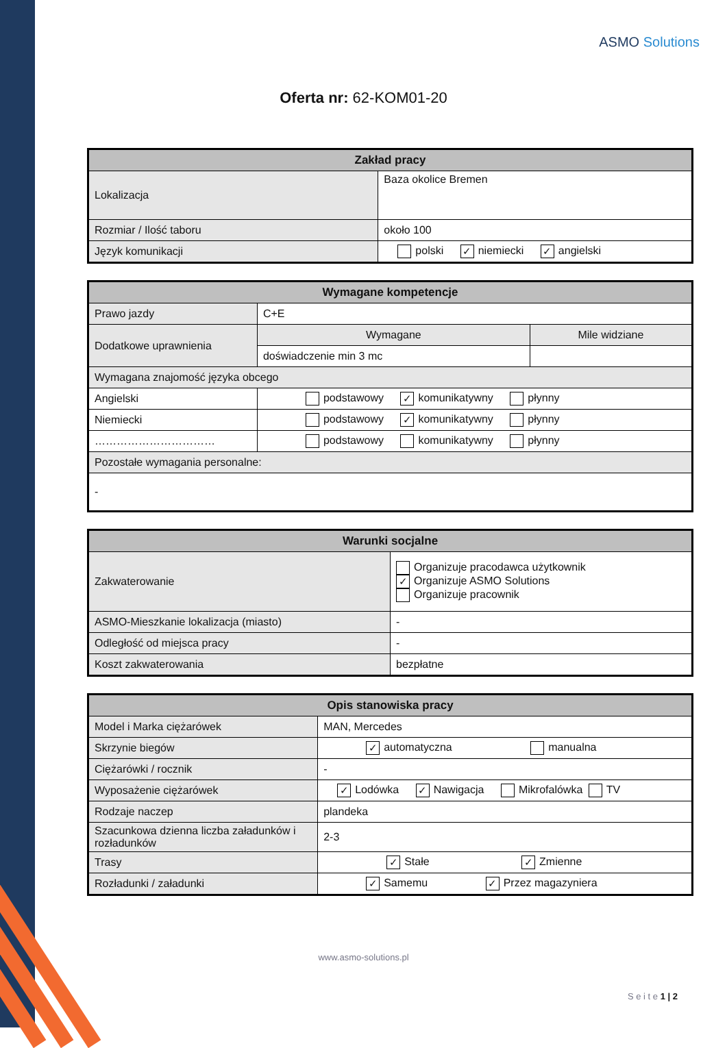ASMO Solutions
Oferta nr: 62-KOM01-20
| Zakład pracy | |
| --- | --- |
| Lokalizacja | Baza okolice Bremen |
| Rozmiar / Ilość taboru | około 100 |
| Język komunikacji | polski ✓ niemiecki ✓ angielski |
| Wymagane kompetencje | | |
| --- | --- | --- |
| Prawo jazdy | C+E | |
| Dodatkowe uprawnienia | Wymagane | Mile widziane |
| | doświadczenie min 3 mc | |
| Wymagana znajomość języka obcego | | |
| Angielski | podstawowy ✓ komunikatywny płynny | |
| Niemiecki | podstawowy ✓ komunikatywny płynny | |
| …………………………… | podstawowy komunikatywny płynny | |
| Pozostałe wymagania personalne: | | |
| - | | |
| Warunki socjalne | |
| --- | --- |
| Zakwaterowanie | Organizuje pracodawca użytkownik ✓ Organizuje ASMO Solutions Organizuje pracownik |
| ASMO-Mieszkanie lokalizacja (miasto) | - |
| Odległość od miejsca pracy | - |
| Koszt zakwaterowania | bezpłatne |
| Opis stanowiska pracy | |
| --- | --- |
| Model i Marka ciężarówek | MAN, Mercedes |
| Skrzynie biegów | ✓ automatyczna manualna |
| Ciężarówki / rocznik | - |
| Wyposażenie ciężarówek | ✓ Lodówka ✓ Nawigacja Mikrofalówka TV |
| Rodzaje naczep | plandeka |
| Szacunkowa dzienna liczba załadunków i rozładunków | 2-3 |
| Trasy | ✓ Stałe ✓ Zmienne |
| Rozładunki / załadunki | ✓ Samemu ✓ Przez magazyniera |
www.asmo-solutions.pl
S e i t e 1 | 2